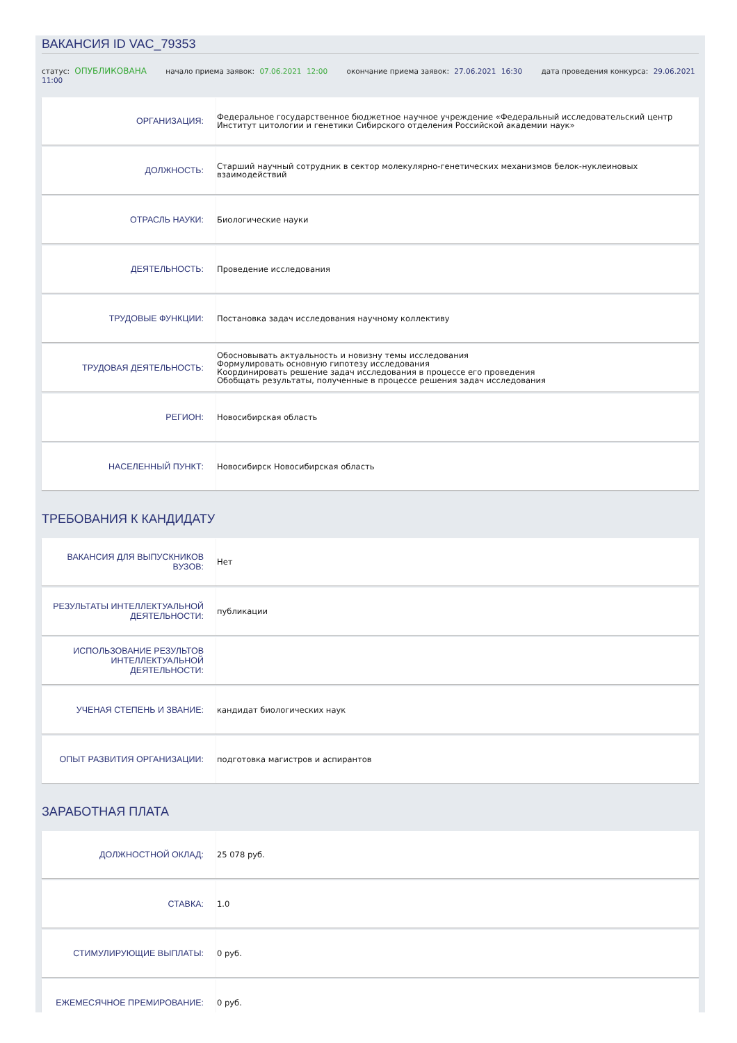ВАКАНСИЯ ID VAC_79353
статус: ОПУБЛИКОВАНА начало приема заявок: 07.06.2021 12:00 окончание приема заявок: 27.06.2021 16:30 дата проведения конкурса: 29.06.2021 11:00
| ОРГАНИЗАЦИЯ: | Федеральное государственное бюджетное научное учреждение «Федеральный исследовательский центр Институт цитологии и генетики Сибирского отделения Российской академии наук» |
| ДОЛЖНОСТЬ: | Старший научный сотрудник в сектор молекулярно-генетических механизмов белок-нуклеиновых взаимодействий |
| ОТРАСЛЬ НАУКИ: | Биологические науки |
| ДЕЯТЕЛЬНОСТЬ: | Проведение исследования |
| ТРУДОВЫЕ ФУНКЦИИ: | Постановка задач исследования научному коллективу |
| ТРУДОВАЯ ДЕЯТЕЛЬНОСТЬ: | Обосновывать актуальность и новизну темы исследования Формулировать основную гипотезу исследования Координировать решение задач исследования в процессе его проведения Обобщать результаты, полученные в процессе решения задач исследования |
| РЕГИОН: | Новосибирская область |
| НАСЕЛЕННЫЙ ПУНКТ: | Новосибирск Новосибирская область |
ТРЕБОВАНИЯ К КАНДИДАТУ
| ВАКАНСИЯ ДЛЯ ВЫПУСКНИКОВ ВУЗОВ: | Нет |
| РЕЗУЛЬТАТЫ ИНТЕЛЛЕКТУАЛЬНОЙ ДЕЯТЕЛЬНОСТИ: | публикации |
| ИСПОЛЬЗОВАНИЕ РЕЗУЛЬТОВ ИНТЕЛЛЕКТУАЛЬНОЙ ДЕЯТЕЛЬНОСТИ: | |
| УЧЕНАЯ СТЕПЕНЬ И ЗВАНИЕ: | кандидат биологических наук |
| ОПЫТ РАЗВИТИЯ ОРГАНИЗАЦИИ: | подготовка магистров и аспирантов |
ЗАРАБОТНАЯ ПЛАТА
| ДОЛЖНОСТНОЙ ОКЛАД: | 25 078 руб. |
| СТАВКА: | 1.0 |
| СТИМУЛИРУЮЩИЕ ВЫПЛАТЫ: | 0 руб. |
| ЕЖЕМЕСЯЧНОЕ ПРЕМИРОВАНИЕ: | 0 руб. |